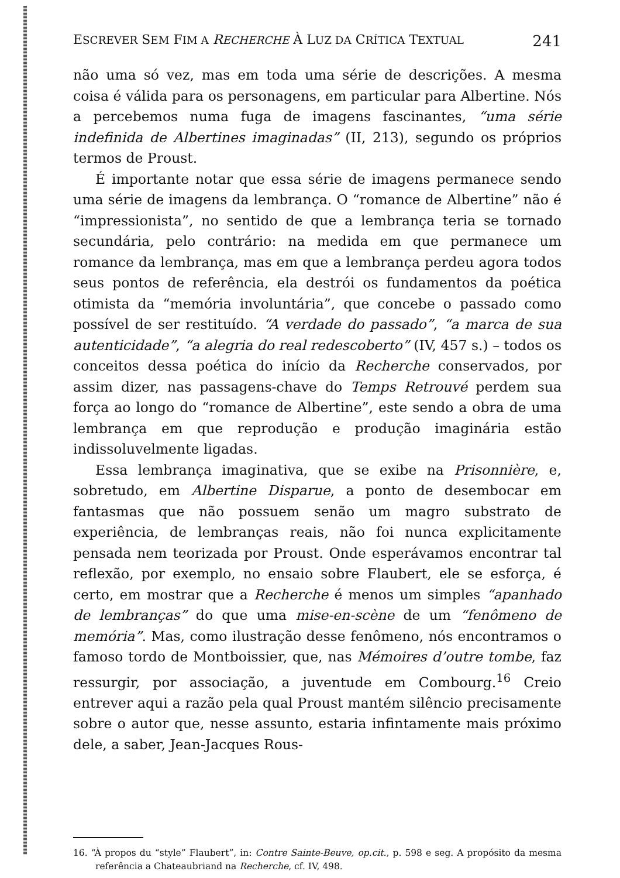ESCREVER SEM FIM A RECHERCHE À LUZ DA CRÍTICA TEXTUAL 241
não uma só vez, mas em toda uma série de descrições. A mesma coisa é válida para os personagens, em particular para Albertine. Nós a percebemos numa fuga de imagens fascinantes, “uma série indefinida de Albertines imaginadas” (II, 213), segundo os próprios termos de Proust.
É importante notar que essa série de imagens permanece sendo uma série de imagens da lembrança. O “romance de Albertine” não é “impressionista”, no sentido de que a lembrança teria se tornado secundária, pelo contrário: na medida em que permanece um romance da lembrança, mas em que a lembrança perdeu agora todos seus pontos de referência, ela destrói os fundamentos da poética otimista da “memória involuntária”, que concebe o passado como possível de ser restituído. “A verdade do passado”, “a marca de sua autenticidade”, “a alegria do real redescoberto” (IV, 457 s.) – todos os conceitos dessa poética do início da Recherche conservados, por assim dizer, nas passagens-chave do Temps Retrouvé perdem sua força ao longo do “romance de Albertine”, este sendo a obra de uma lembrança em que reprodução e produção imaginária estão indissoluvelmente ligadas.
Essa lembrança imaginativa, que se exibe na Prisonnière, e, sobretudo, em Albertine Disparue, a ponto de desembocar em fantasmas que não possuem senão um magro substrato de experiência, de lembranças reais, não foi nunca explicitamente pensada nem teorizada por Proust. Onde esperávamos encontrar tal reflexão, por exemplo, no ensaio sobre Flaubert, ele se esforça, é certo, em mostrar que a Recherche é menos um simples “apanhado de lembranças” do que uma mise-en-scène de um “fenômeno de memória”. Mas, como ilustração desse fenômeno, nós encontramos o famoso tordo de Montboissier, que, nas Mémoires d’outre tombe, faz ressurgir, por associação, a juventude em Combourg.<sup>16</sup> Creio entrever aqui a razão pela qual Proust mantém silêncio precisamente sobre o autor que, nesse assunto, estaria infintamente mais próximo dele, a saber, Jean-Jacques Rous-
16. “À propos du “style” Flaubert”, in: Contre Sainte-Beuve, op.cit., p. 598 e seg. A propósito da mesma referência a Chateaubriand na Recherche, cf. IV, 498.